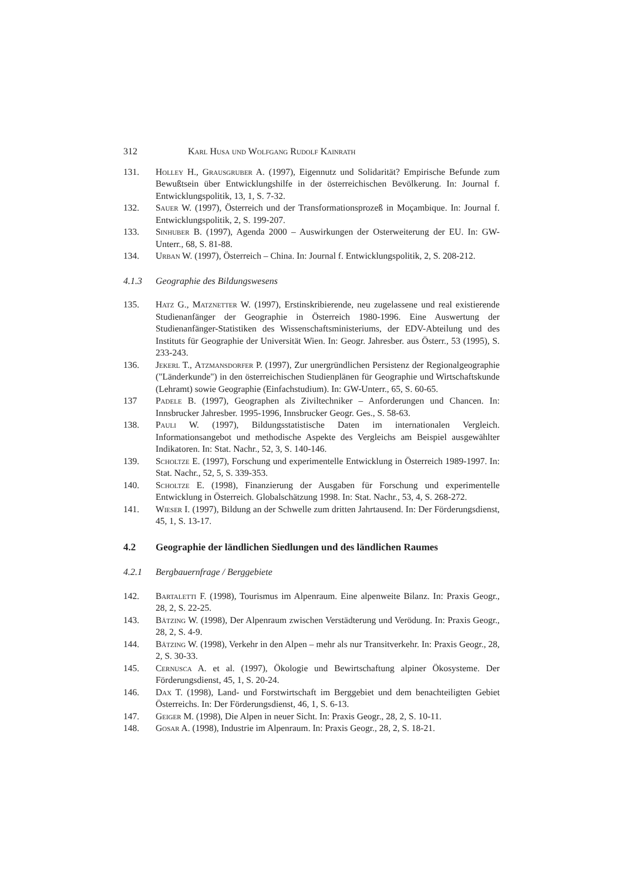312 Karl Husa und Wolfgang Rudolf Kainrath
131. Holley H., Grausgruber A. (1997), Eigennutz und Solidarität? Empirische Befunde zum Bewußtsein über Entwicklungshilfe in der österreichischen Bevölkerung. In: Journal f. Entwicklungspolitik, 13, 1, S. 7-32.
132. Sauer W. (1997), Österreich und der Transformationsprozeß in Moçambique. In: Journal f. Entwicklungspolitik, 2, S. 199-207.
133. Sinhuber B. (1997), Agenda 2000 – Auswirkungen der Osterweiterung der EU. In: GW-Unterr., 68, S. 81-88.
134. Urban W. (1997), Österreich – China. In: Journal f. Entwicklungspolitik, 2, S. 208-212.
4.1.3 Geographie des Bildungswesens
135. Hatz G., Matznetter W. (1997), Erstinskribierende, neu zugelassene und real existierende Studienanfänger der Geographie in Österreich 1980-1996. Eine Auswertung der Studienanfänger-Statistiken des Wissenschaftsministeriums, der EDV-Abteilung und des Instituts für Geographie der Universität Wien. In: Geogr. Jahresber. aus Österr., 53 (1995), S. 233-243.
136. Jekerl T., Atzmansdorfer P. (1997), Zur unergründlichen Persistenz der Regionalgeographie ("Länderkunde") in den österreichischen Studienplänen für Geographie und Wirtschaftskunde (Lehramt) sowie Geographie (Einfachstudium). In: GW-Unterr., 65, S. 60-65.
137 Padele B. (1997), Geographen als Ziviltechniker – Anforderungen und Chancen. In: Innsbrucker Jahresber. 1995-1996, Innsbrucker Geogr. Ges., S. 58-63.
138. Pauli W. (1997), Bildungsstatistische Daten im internationalen Vergleich. Informationsangebot und methodische Aspekte des Vergleichs am Beispiel ausgewählter Indikatoren. In: Stat. Nachr., 52, 3, S. 140-146.
139. Scholtze E. (1997), Forschung und experimentelle Entwicklung in Österreich 1989-1997. In: Stat. Nachr., 52, 5, S. 339-353.
140. Scholtze E. (1998), Finanzierung der Ausgaben für Forschung und experimentelle Entwicklung in Österreich. Globalschätzung 1998. In: Stat. Nachr., 53, 4, S. 268-272.
141. Wieser I. (1997), Bildung an der Schwelle zum dritten Jahrtausend. In: Der Förderungsdienst, 45, 1, S. 13-17.
4.2 Geographie der ländlichen Siedlungen und des ländlichen Raumes
4.2.1 Bergbauernfrage / Berggebiete
142. Bartaletti F. (1998), Tourismus im Alpenraum. Eine alpenweite Bilanz. In: Praxis Geogr., 28, 2, S. 22-25.
143. Bätzing W. (1998), Der Alpenraum zwischen Verstädterung und Verödung. In: Praxis Geogr., 28, 2, S. 4-9.
144. Bätzing W. (1998), Verkehr in den Alpen – mehr als nur Transitverkehr. In: Praxis Geogr., 28, 2, S. 30-33.
145. Cernusca A. et al. (1997), Ökologie und Bewirtschaftung alpiner Ökosysteme. Der Förderungsdienst, 45, 1, S. 20-24.
146. Dax T. (1998), Land- und Forstwirtschaft im Berggebiet und dem benachteiligten Gebiet Österreichs. In: Der Förderungsdienst, 46, 1, S. 6-13.
147. Geiger M. (1998), Die Alpen in neuer Sicht. In: Praxis Geogr., 28, 2, S. 10-11.
148. Gosar A. (1998), Industrie im Alpenraum. In: Praxis Geogr., 28, 2, S. 18-21.